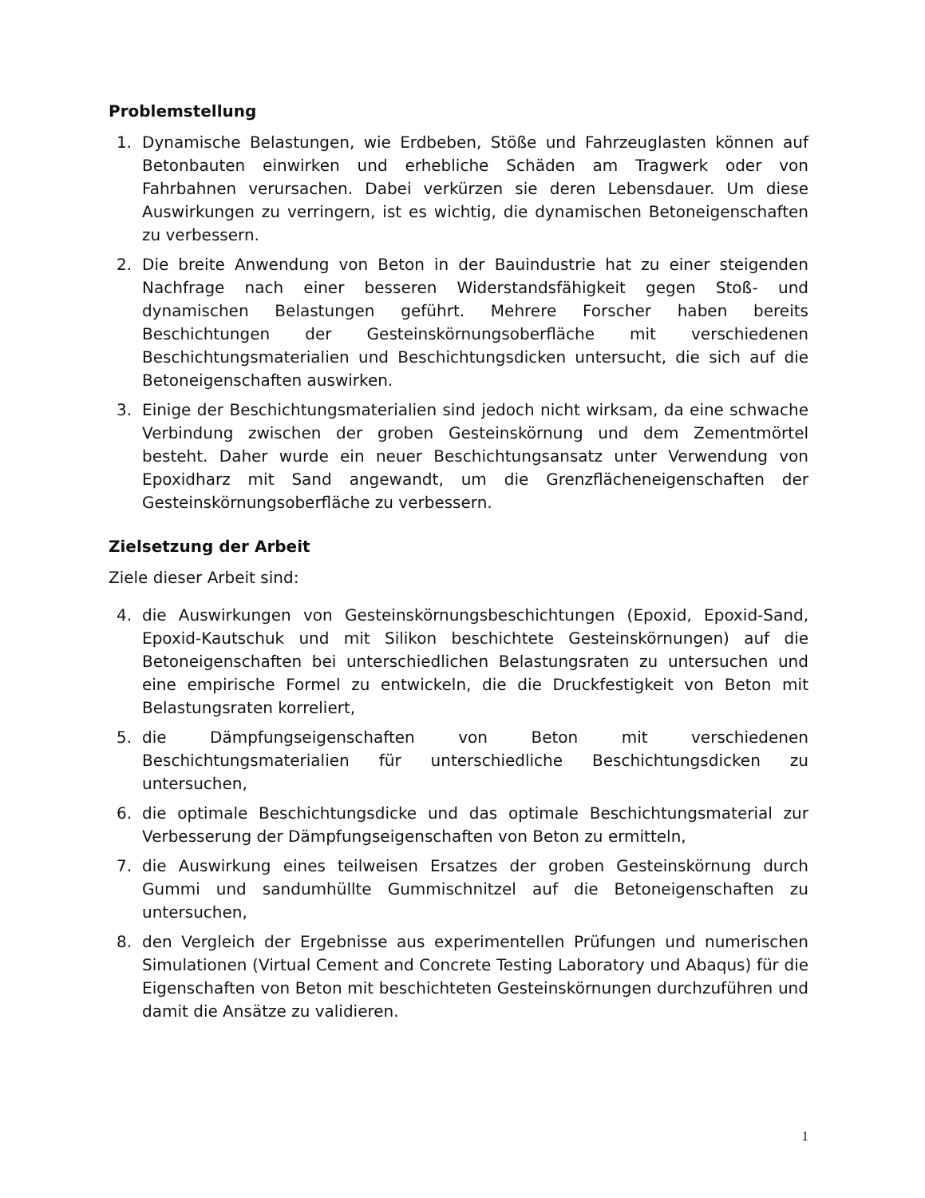Problemstellung
1. Dynamische Belastungen, wie Erdbeben, Stöße und Fahrzeuglasten können auf Betonbauten einwirken und erhebliche Schäden am Tragwerk oder von Fahrbahnen verursachen. Dabei verkürzen sie deren Lebensdauer. Um diese Auswirkungen zu verringern, ist es wichtig, die dynamischen Betoneigenschaften zu verbessern.
2. Die breite Anwendung von Beton in der Bauindustrie hat zu einer steigenden Nachfrage nach einer besseren Widerstandsfähigkeit gegen Stoß- und dynamischen Belastungen geführt. Mehrere Forscher haben bereits Beschichtungen der Gesteinskörnungsoberfläche mit verschiedenen Beschichtungsmaterialien und Beschichtungsdicken untersucht, die sich auf die Betoneigenschaften auswirken.
3. Einige der Beschichtungsmaterialien sind jedoch nicht wirksam, da eine schwache Verbindung zwischen der groben Gesteinskörnung und dem Zementmörtel besteht. Daher wurde ein neuer Beschichtungsansatz unter Verwendung von Epoxidharz mit Sand angewandt, um die Grenzflächeneigenschaften der Gesteinskörnungsoberfläche zu verbessern.
Zielsetzung der Arbeit
Ziele dieser Arbeit sind:
4. die Auswirkungen von Gesteinskörnungsbeschichtungen (Epoxid, Epoxid-Sand, Epoxid-Kautschuk und mit Silikon beschichtete Gesteinskörnungen) auf die Betoneigenschaften bei unterschiedlichen Belastungsraten zu untersuchen und eine empirische Formel zu entwickeln, die die Druckfestigkeit von Beton mit Belastungsraten korreliert,
5. die Dämpfungseigenschaften von Beton mit verschiedenen Beschichtungsmaterialien für unterschiedliche Beschichtungsdicken zu untersuchen,
6. die optimale Beschichtungsdicke und das optimale Beschichtungsmaterial zur Verbesserung der Dämpfungseigenschaften von Beton zu ermitteln,
7. die Auswirkung eines teilweisen Ersatzes der groben Gesteinskörnung durch Gummi und sandumhüllte Gummischnitzel auf die Betoneigenschaften zu untersuchen,
8. den Vergleich der Ergebnisse aus experimentellen Prüfungen und numerischen Simulationen (Virtual Cement and Concrete Testing Laboratory und Abaqus) für die Eigenschaften von Beton mit beschichteten Gesteinskörnungen durchzuführen und damit die Ansätze zu validieren.
1